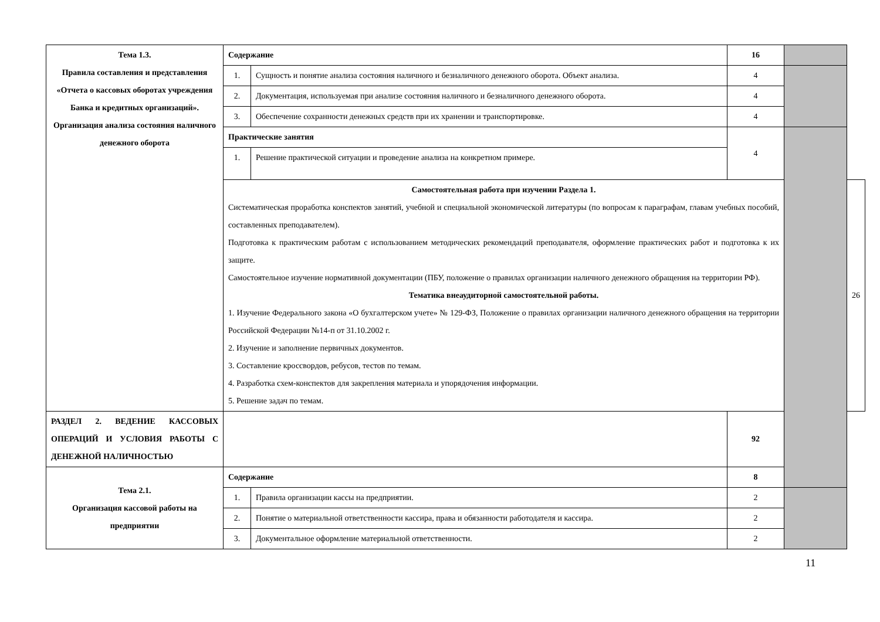| Тема 1.3. Правила составления и представления «Отчета о кассовых оборотах учреждения Банка и кредитных организаций». Организация анализа состояния наличного денежного оборота | Содержание | | 16 | | |
| | 1. | Сущность и понятие анализа состояния наличного и безналичного денежного оборота. Объект анализа. | 4 | | |
| | 2. | Документация, используемая при анализе состояния наличного и безналичного денежного оборота. | 4 | | |
| | 3. | Обеспечение сохранности денежных средств при их хранении и транспортировке. | 4 | | |
| | Практические занятия | | 4 | | |
| | 1. | Решение практической ситуации и проведение анализа на конкретном примере. | | | |
| | Самостоятельная работа при изучении Раздела 1. Систематическая проработка конспектов занятий, учебной и специальной экономической литературы (по вопросам к параграфам, главам учебных пособий, составленных преподавателем). Подготовка к практическим работам с использованием методических рекомендаций преподавателя, оформление практических работ и подготовка к их защите. Самостоятельное изучение нормативной документации (ПБУ, положение о правилах организации наличного денежного обращения на территории РФ). Тематика внеаудиторной самостоятельной работы. 1. Изучение Федерального закона «О бухгалтерском учете» № 129-ФЗ, Положение о правилах организации наличного денежного обращения на территории Российской Федерации №14-п от 31.10.2002 г. 2. Изучение и заполнение первичных документов. 3. Составление кроссвордов, ребусов, тестов по темам. 4. Разработка схем-конспектов для закрепления материала и упорядочения информации. 5. Решение задач по темам. | | | | 26 |
| РАЗДЕЛ 2. ВЕДЕНИЕ КАССОВЫХ ОПЕРАЦИЙ И УСЛОВИЯ РАБОТЫ С ДЕНЕЖНОЙ НАЛИЧНОСТЬЮ | | | 92 | | |
| Тема 2.1. Организация кассовой работы на предприятии | Содержание | | 8 | | |
| | 1. | Правила организации кассы на предприятии. | 2 | | |
| | 2. | Понятие о материальной ответственности кассира, права и обязанности работодателя и кассира. | 2 | | |
| | 3. | Документальное оформление материальной ответственности. | 2 | | |
11